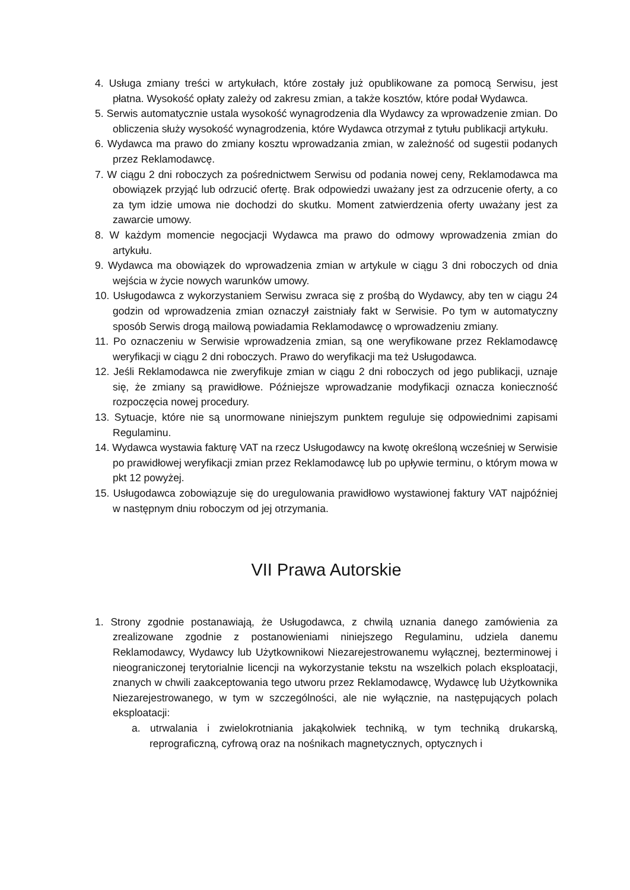4. Usługa zmiany treści w artykułach, które zostały już opublikowane za pomocą Serwisu, jest płatna. Wysokość opłaty zależy od zakresu zmian, a także kosztów, które podał Wydawca.
5. Serwis automatycznie ustala wysokość wynagrodzenia dla Wydawcy za wprowadzenie zmian. Do obliczenia służy wysokość wynagrodzenia, które Wydawca otrzymał z tytułu publikacji artykułu.
6. Wydawca ma prawo do zmiany kosztu wprowadzania zmian, w zależność od sugestii podanych przez Reklamodawcę.
7. W ciągu 2 dni roboczych za pośrednictwem Serwisu od podania nowej ceny, Reklamodawca ma obowiązek przyjąć lub odrzucić ofertę. Brak odpowiedzi uważany jest za odrzucenie oferty, a co za tym idzie umowa nie dochodzi do skutku. Moment zatwierdzenia oferty uważany jest za zawarcie umowy.
8. W każdym momencie negocjacji Wydawca ma prawo do odmowy wprowadzenia zmian do artykułu.
9. Wydawca ma obowiązek do wprowadzenia zmian w artykule w ciągu 3 dni roboczych od dnia wejścia w życie nowych warunków umowy.
10. Usługodawca z wykorzystaniem Serwisu zwraca się z prośbą do Wydawcy, aby ten w ciągu 24 godzin od wprowadzenia zmian oznaczył zaistniały fakt w Serwisie. Po tym w automatyczny sposób Serwis drogą mailową powiadamia Reklamodawcę o wprowadzeniu zmiany.
11. Po oznaczeniu w Serwisie wprowadzenia zmian, są one weryfikowane przez Reklamodawcę weryfikacji w ciągu 2 dni roboczych. Prawo do weryfikacji ma też Usługodawca.
12. Jeśli Reklamodawca nie zweryfikuje zmian w ciągu 2 dni roboczych od jego publikacji, uznaje się, że zmiany są prawidłowe. Późniejsze wprowadzanie modyfikacji oznacza konieczność rozpoczęcia nowej procedury.
13. Sytuacje, które nie są unormowane niniejszym punktem reguluje się odpowiednimi zapisami Regulaminu.
14. Wydawca wystawia fakturę VAT na rzecz Usługodawcy na kwotę określoną wcześniej w Serwisie po prawidłowej weryfikacji zmian przez Reklamodawcę lub po upływie terminu, o którym mowa w pkt 12 powyżej.
15. Usługodawca zobowiązuje się do uregulowania prawidłowo wystawionej faktury VAT najpóźniej w następnym dniu roboczym od jej otrzymania.
VII Prawa Autorskie
1. Strony zgodnie postanawiają, że Usługodawca, z chwilą uznania danego zamówienia za zrealizowane zgodnie z postanowieniami niniejszego Regulaminu, udziela danemu Reklamodawcy, Wydawcy lub Użytkownikowi Niezarejestrowanemu wyłącznej, bezterminowej i nieograniczonej terytorialnie licencji na wykorzystanie tekstu na wszelkich polach eksploatacji, znanych w chwili zaakceptowania tego utworu przez Reklamodawcę, Wydawcę lub Użytkownika Niezarejestrowanego, w tym w szczególności, ale nie wyłącznie, na następujących polach eksploatacji:
a. utrwalania i zwielokrotniania jakąkolwiek techniką, w tym techniką drukarską, reprograficzną, cyfrową oraz na nośnikach magnetycznych, optycznych i